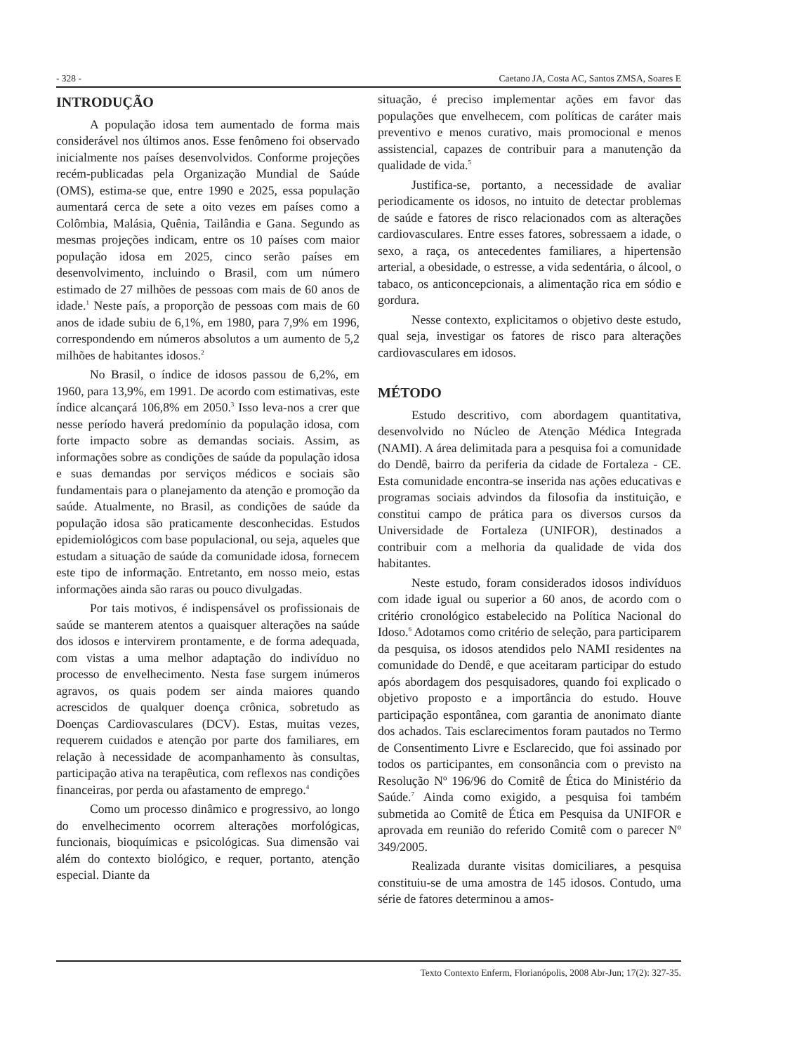- 328 - Caetano JA, Costa AC, Santos ZMSA, Soares E
INTRODUÇÃO
A população idosa tem aumentado de forma mais considerável nos últimos anos. Esse fenômeno foi observado inicialmente nos países desenvolvidos. Conforme projeções recém-publicadas pela Organização Mundial de Saúde (OMS), estima-se que, entre 1990 e 2025, essa população aumentará cerca de sete a oito vezes em países como a Colômbia, Malásia, Quênia, Tailândia e Gana. Segundo as mesmas projeções indicam, entre os 10 países com maior população idosa em 2025, cinco serão países em desenvolvimento, incluindo o Brasil, com um número estimado de 27 milhões de pessoas com mais de 60 anos de idade.<sup>1</sup> Neste país, a proporção de pessoas com mais de 60 anos de idade subiu de 6,1%, em 1980, para 7,9% em 1996, correspondendo em números absolutos a um aumento de 5,2 milhões de habitantes idosos.<sup>2</sup>
No Brasil, o índice de idosos passou de 6,2%, em 1960, para 13,9%, em 1991. De acordo com estimativas, este índice alcançará 106,8% em 2050.<sup>3</sup> Isso leva-nos a crer que nesse período haverá predomínio da população idosa, com forte impacto sobre as demandas sociais. Assim, as informações sobre as condições de saúde da população idosa e suas demandas por serviços médicos e sociais são fundamentais para o planejamento da atenção e promoção da saúde. Atualmente, no Brasil, as condições de saúde da população idosa são praticamente desconhecidas. Estudos epidemiológicos com base populacional, ou seja, aqueles que estudam a situação de saúde da comunidade idosa, fornecem este tipo de informação. Entretanto, em nosso meio, estas informações ainda são raras ou pouco divulgadas.
Por tais motivos, é indispensável os profissionais de saúde se manterem atentos a quaisquer alterações na saúde dos idosos e intervirem prontamente, e de forma adequada, com vistas a uma melhor adaptação do indivíduo no processo de envelhecimento. Nesta fase surgem inúmeros agravos, os quais podem ser ainda maiores quando acrescidos de qualquer doença crônica, sobretudo as Doenças Cardiovasculares (DCV). Estas, muitas vezes, requerem cuidados e atenção por parte dos familiares, em relação à necessidade de acompanhamento às consultas, participação ativa na terapêutica, com reflexos nas condições financeiras, por perda ou afastamento de emprego.<sup>4</sup>
Como um processo dinâmico e progressivo, ao longo do envelhecimento ocorrem alterações morfológicas, funcionais, bioquímicas e psicológicas. Sua dimensão vai além do contexto biológico, e requer, portanto, atenção especial. Diante da
situação, é preciso implementar ações em favor das populações que envelhecem, com políticas de caráter mais preventivo e menos curativo, mais promocional e menos assistencial, capazes de contribuir para a manutenção da qualidade de vida.<sup>5</sup>
Justifica-se, portanto, a necessidade de avaliar periodicamente os idosos, no intuito de detectar problemas de saúde e fatores de risco relacionados com as alterações cardiovasculares. Entre esses fatores, sobressaem a idade, o sexo, a raça, os antecedentes familiares, a hipertensão arterial, a obesidade, o estresse, a vida sedentária, o álcool, o tabaco, os anticoncepcionais, a alimentação rica em sódio e gordura.
Nesse contexto, explicitamos o objetivo deste estudo, qual seja, investigar os fatores de risco para alterações cardiovasculares em idosos.
MÉTODO
Estudo descritivo, com abordagem quantitativa, desenvolvido no Núcleo de Atenção Médica Integrada (NAMI). A área delimitada para a pesquisa foi a comunidade do Dendê, bairro da periferia da cidade de Fortaleza - CE. Esta comunidade encontra-se inserida nas ações educativas e programas sociais advindos da filosofia da instituição, e constitui campo de prática para os diversos cursos da Universidade de Fortaleza (UNIFOR), destinados a contribuir com a melhoria da qualidade de vida dos habitantes.
Neste estudo, foram considerados idosos indivíduos com idade igual ou superior a 60 anos, de acordo com o critério cronológico estabelecido na Política Nacional do Idoso.<sup>6</sup> Adotamos como critério de seleção, para participarem da pesquisa, os idosos atendidos pelo NAMI residentes na comunidade do Dendê, e que aceitaram participar do estudo após abordagem dos pesquisadores, quando foi explicado o objetivo proposto e a importância do estudo. Houve participação espontânea, com garantia de anonimato diante dos achados. Tais esclarecimentos foram pautados no Termo de Consentimento Livre e Esclarecido, que foi assinado por todos os participantes, em consonância com o previsto na Resolução Nº 196/96 do Comitê de Ética do Ministério da Saúde.<sup>7</sup> Ainda como exigido, a pesquisa foi também submetida ao Comitê de Ética em Pesquisa da UNIFOR e aprovada em reunião do referido Comitê com o parecer Nº 349/2005.
Realizada durante visitas domiciliares, a pesquisa constituiu-se de uma amostra de 145 idosos. Contudo, uma série de fatores determinou a amos-
Texto Contexto Enferm, Florianópolis, 2008 Abr-Jun; 17(2): 327-35.